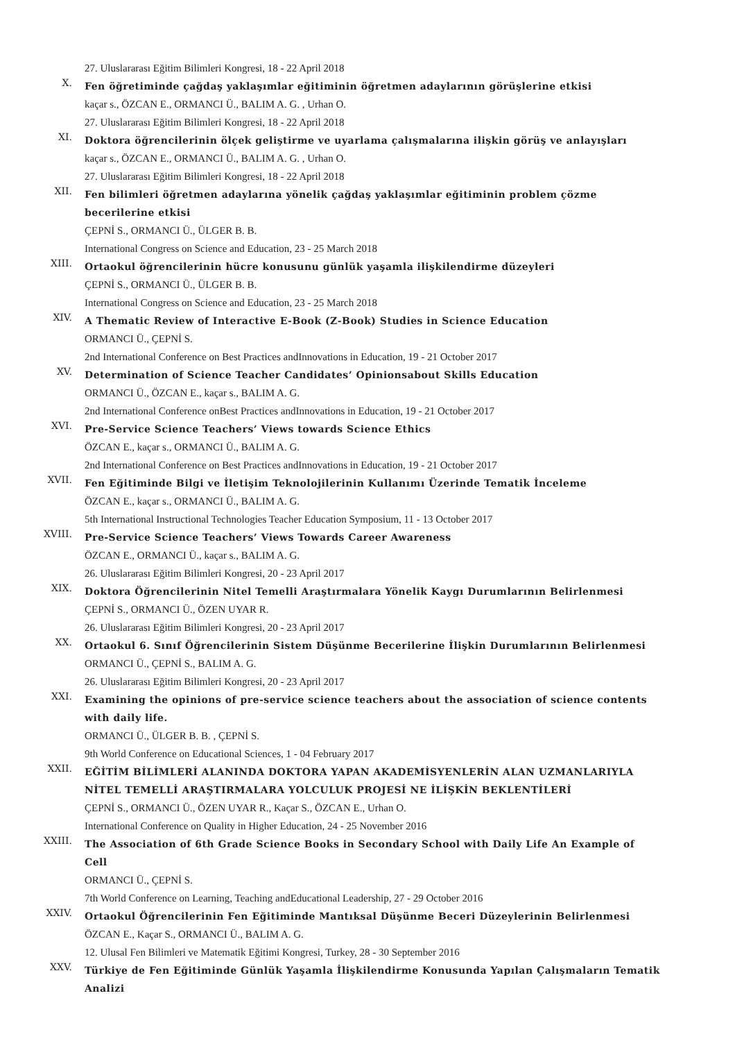27. Uluslararası Eğitim Bilimleri Kongresi, 18 - 22 April 2018
X.
Fen öğretiminde çağdaş yaklaşımlar eğitiminin öğretmen adaylarının görüşlerine etkisi
kaçar s., ÖZCAN E., ORMANCI Ü., BALIM A. G. , Urhan O.
27. Uluslararası Eğitim Bilimleri Kongresi, 18 - 22 April 2018
XI.
Doktora öğrencilerinin ölçek geliştirme ve uyarlama çalışmalarına ilişkin görüş ve anlayışları
kaçar s., ÖZCAN E., ORMANCI Ü., BALIM A. G. , Urhan O.
27. Uluslararası Eğitim Bilimleri Kongresi, 18 - 22 April 2018
XII.
Fen bilimleri öğretmen adaylarına yönelik çağdaş yaklaşımlar eğitiminin problem çözme becerilerine etkisi
ÇEPNİ S., ORMANCI Ü., ÜLGER B. B.
International Congress on Science and Education, 23 - 25 March 2018
XIII.
Ortaokul öğrencilerinin hücre konusunu günlük yaşamla ilişkilendirme düzeyleri
ÇEPNİ S., ORMANCI Ü., ÜLGER B. B.
International Congress on Science and Education, 23 - 25 March 2018
XIV.
A Thematic Review of Interactive E-Book (Z-Book) Studies in Science Education
ORMANCI Ü., ÇEPNİ S.
2nd International Conference on Best Practices andInnovations in Education, 19 - 21 October 2017
XV.
Determination of Science Teacher Candidates’ Opinionsabout Skills Education
ORMANCI Ü., ÖZCAN E., kaçar s., BALIM A. G.
2nd International Conference onBest Practices andInnovations in Education, 19 - 21 October 2017
XVI.
Pre-Service Science Teachers’ Views towards Science Ethics
ÖZCAN E., kaçar s., ORMANCI Ü., BALIM A. G.
2nd International Conference on Best Practices andInnovations in Education, 19 - 21 October 2017
XVII.
Fen Eğitiminde Bilgi ve İletişim Teknolojilerinin Kullanımı Üzerinde Tematik İnceleme
ÖZCAN E., kaçar s., ORMANCI Ü., BALIM A. G.
5th International Instructional Technologies Teacher Education Symposium, 11 - 13 October 2017
XVIII.
Pre-Service Science Teachers’ Views Towards Career Awareness
ÖZCAN E., ORMANCI Ü., kaçar s., BALIM A. G.
26. Uluslararası Eğitim Bilimleri Kongresi, 20 - 23 April 2017
XIX.
Doktora Öğrencilerinin Nitel Temelli Araştırmalara Yönelik Kaygı Durumlarının Belirlenmesi
ÇEPNİ S., ORMANCI Ü., ÖZEN UYAR R.
26. Uluslararası Eğitim Bilimleri Kongresi, 20 - 23 April 2017
XX.
Ortaokul 6. Sınıf Öğrencilerinin Sistem Düşünme Becerilerine İlişkin Durumlarının Belirlenmesi
ORMANCI Ü., ÇEPNİ S., BALIM A. G.
26. Uluslararası Eğitim Bilimleri Kongresi, 20 - 23 April 2017
XXI.
Examining the opinions of pre-service science teachers about the association of science contents with daily life.
ORMANCI Ü., ÜLGER B. B. , ÇEPNİ S.
9th World Conference on Educational Sciences, 1 - 04 February 2017
XXII.
EĞİTİM BİLİMLERİ ALANINDA DOKTORA YAPAN AKADEMİSYENLERİN ALAN UZMANLARIYLA NİTEL TEMELLİ ARAŞTIRMALARA YOLCULUK PROJESİ NE İLİŞKİN BEKLENTİLERİ
ÇEPNİ S., ORMANCI Ü., ÖZEN UYAR R., Kaçar S., ÖZCAN E., Urhan O.
International Conference on Quality in Higher Education, 24 - 25 November 2016
XXIII.
The Association of 6th Grade Science Books in Secondary School with Daily Life An Example of Cell
ORMANCI Ü., ÇEPNİ S.
7th World Conference on Learning, Teaching andEducational Leadership, 27 - 29 October 2016
XXIV.
Ortaokul Öğrencilerinin Fen Eğitiminde Mantıksal Düşünme Beceri Düzeylerinin Belirlenmesi
ÖZCAN E., Kaçar S., ORMANCI Ü., BALIM A. G.
12. Ulusal Fen Bilimleri ve Matematik Eğitimi Kongresi, Turkey, 28 - 30 September 2016
XXV.
Türkiye de Fen Eğitiminde Günlük Yaşamla İlişkilendirme Konusunda Yapılan Çalışmaların Tematik Analizi